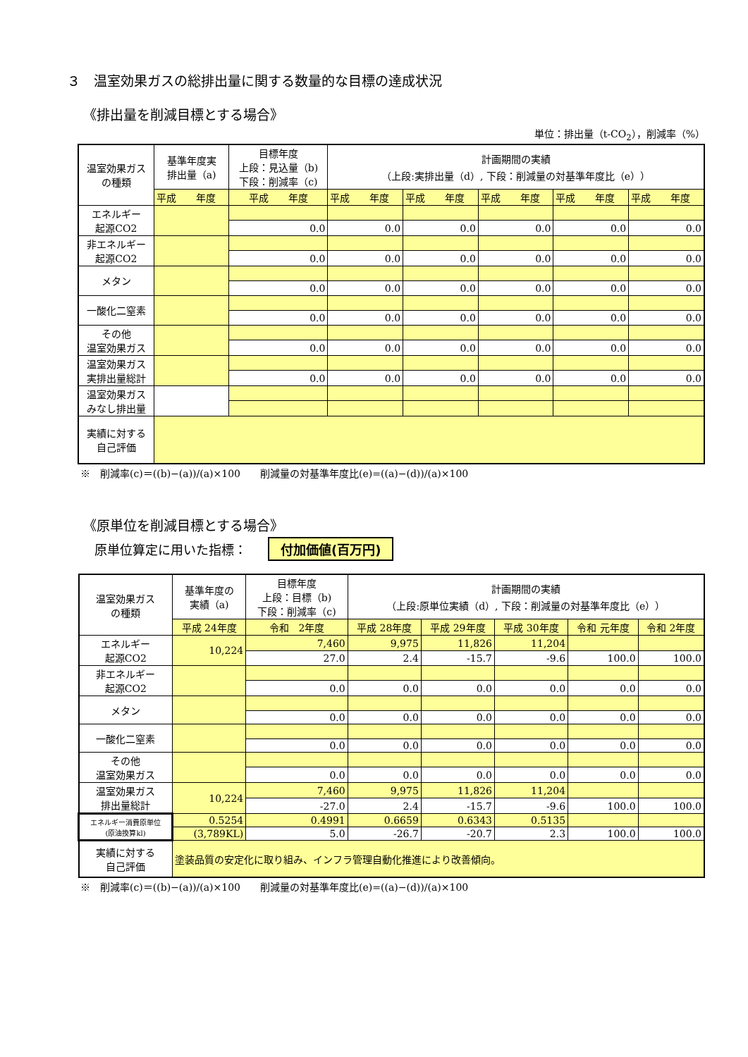３　温室効果ガスの総排出量に関する数量的な目標の達成状況
《排出量を削減目標とする場合》
単位：排出量（t-CO<sub>2</sub>），削減率（%）
| 温室効果ガス の種類 | 基準年度実 排出量（a) | 目標年度 上段：見込量（b) 下段：削減率（c) | 計画期間の実績 （上段:実排出量（d）, 下段：削減量の対基準年度比（e）） | | | | |
| --- | --- | --- | --- | --- | --- | --- | --- |
| | 平成 年度 | 平成 年度 | 平成 年度 | 平成 年度 | 平成 年度 | 平成 年度 | 平成 年度 |
| エネルギー 起源CO2 | | | | | | | |
| | | 0.0 | 0.0 | 0.0 | 0.0 | 0.0 | 0.0 |
| 非エネルギー 起源CO2 | | | | | | | |
| | | 0.0 | 0.0 | 0.0 | 0.0 | 0.0 | 0.0 |
| メタン | | | | | | | |
| | | 0.0 | 0.0 | 0.0 | 0.0 | 0.0 | 0.0 |
| 一酸化二窒素 | | | | | | | |
| | | 0.0 | 0.0 | 0.0 | 0.0 | 0.0 | 0.0 |
| その他 温室効果ガス | | | | | | | |
| | | 0.0 | 0.0 | 0.0 | 0.0 | 0.0 | 0.0 |
| 温室効果ガス 実排出量総計 | | | | | | | |
| | | 0.0 | 0.0 | 0.0 | 0.0 | 0.0 | 0.0 |
| 温室効果ガス みなし排出量 | | | | | | | |
| 実績に対する 自己評価 | | | | | | | |
※　削減率(c)＝((b)−(a))/(a)×100　　削減量の対基準年度比(e)=((a)−(d))/(a)×100
《原単位を削減目標とする場合》
原単位算定に用いた指標： 付加価値(百万円)
| 温室効果ガス の種類 | 基準年度の 実績（a) | 目標年度 上段：目標（b) 下段：削減率（c) | 計画期間の実績 （上段:原単位実績（d）, 下段：削減量の対基準年度比（e）） | | | | |
| --- | --- | --- | --- | --- | --- | --- | --- |
| | 平成 24年度 | 令和 2年度 | 平成 28年度 | 平成 29年度 | 平成 30年度 | 令和 元年度 | 令和 2年度 |
| エネルギー 起源CO2 | 10,224 | 7,460 | 9,975 | 11,826 | 11,204 | | |
| | | 27.0 | 2.4 | -15.7 | -9.6 | 100.0 | 100.0 |
| 非エネルギー 起源CO2 | | | | | | | |
| | | 0.0 | 0.0 | 0.0 | 0.0 | 0.0 | 0.0 |
| メタン | | | | | | | |
| | | 0.0 | 0.0 | 0.0 | 0.0 | 0.0 | 0.0 |
| 一酸化二窒素 | | | | | | | |
| | | 0.0 | 0.0 | 0.0 | 0.0 | 0.0 | 0.0 |
| その他 温室効果ガス | | | | | | | |
| | | 0.0 | 0.0 | 0.0 | 0.0 | 0.0 | 0.0 |
| 温室効果ガス 排出量総計 | 10,224 | 7,460 | 9,975 | 11,826 | 11,204 | | |
| | | -27.0 | 2.4 | -15.7 | -9.6 | 100.0 | 100.0 |
| エネルギー消費原単位 (原油換算kl) | 0.5254 | 0.4991 | 0.6659 | 0.6343 | 0.5135 | | |
| | (3,789KL) | 5.0 | -26.7 | -20.7 | 2.3 | 100.0 | 100.0 |
| 実績に対する 自己評価 | 塗装品質の安定化に取り組み、インフラ管理自動化推進により改善傾向。 | | | | | | |
※　削減率(c)＝((b)−(a))/(a)×100　　削減量の対基準年度比(e)=((a)−(d))/(a)×100